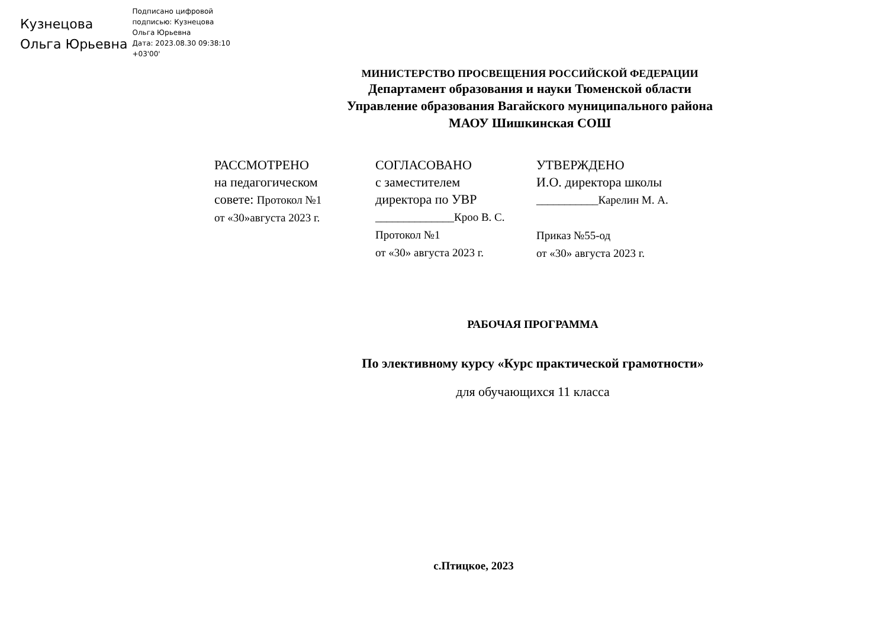Кузнецова
Ольга Юрьевна
Подписано цифровой
подписью: Кузнецова
Ольга Юрьевна
Дата: 2023.08.30 09:38:10
+03'00'
МИНИСТЕРСТВО ПРОСВЕЩЕНИЯ РОССИЙСКОЙ ФЕДЕРАЦИИ
Департамент образования и науки Тюменской области
Управление образования Вагайского муниципального района
МАОУ Шишкинская СОШ
РАССМОТРЕНО
на педагогическом
совете: Протокол №1
от «30»августа 2023 г.
СОГЛАСОВАНО
с заместителем
директора по УВР
______________Кроо В. С.
Протокол №1
от «30» августа 2023 г.
УТВЕРЖДЕНО
И.О. директора школы
___________Карелин М. А.
Приказ №55-од
от «30» августа 2023 г.
РАБОЧАЯ ПРОГРАММА
По элективному курсу «Курс практической грамотности»
для обучающихся 11 класса
с.Птицкое, 2023